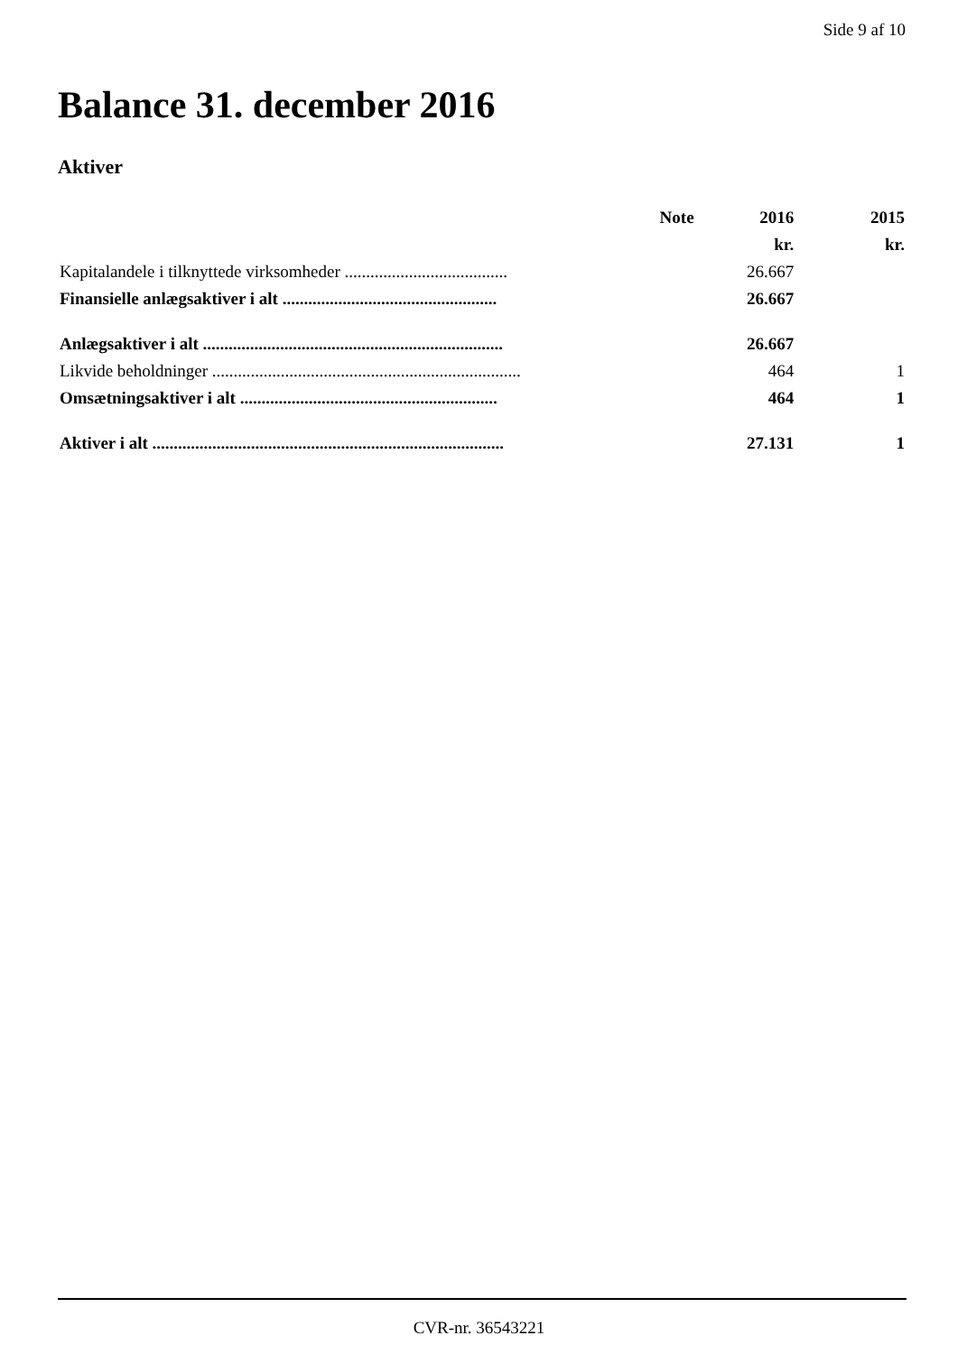Side 9 af 10
Balance 31. december 2016
Aktiver
| | Note | 2016 | 2015 |
| --- | --- | --- | --- |
| | | kr. | kr. |
| Kapitalandele i tilknyttede virksomheder ...................................... | | 26.667 | |
| Finansielle anlægsaktiver i alt .................................................. | | 26.667 | |
| Anlægsaktiver i alt ...................................................................... | | 26.667 | |
| Likvide beholdninger ........................................................................ | | 464 | 1 |
| Omsætningsaktiver i alt ............................................................ | | 464 | 1 |
| Aktiver i alt .................................................................................. | | 27.131 | 1 |
CVR-nr. 36543221